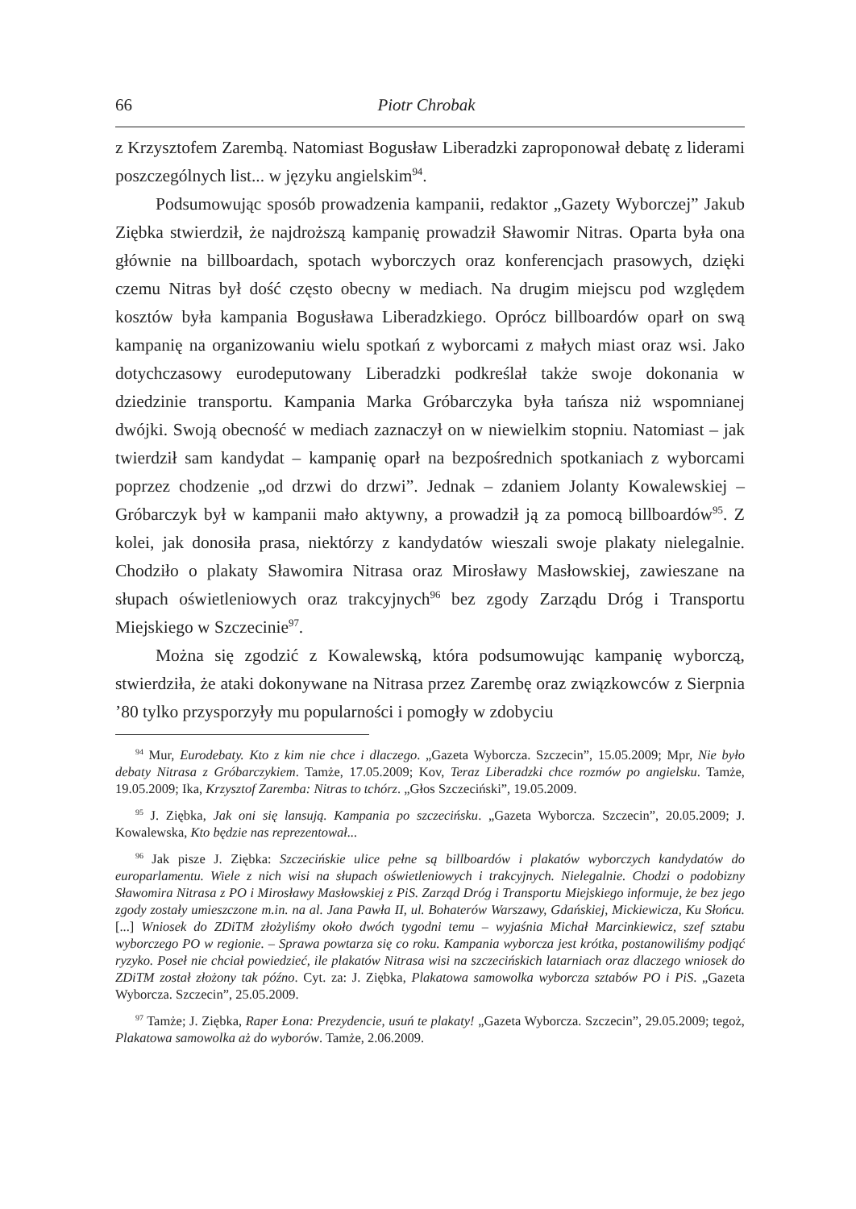66 Piotr Chrobak
z Krzysztofem Zarembą. Natomiast Bogusław Liberadzki zaproponował debatę z liderami poszczególnych list... w języku angielskim<sup>94</sup>.
Podsumowując sposób prowadzenia kampanii, redaktor „Gazety Wyborczej” Jakub Ziębka stwierdził, że najdroższą kampanię prowadził Sławomir Nitras. Oparta była ona głównie na billboardach, spotach wyborczych oraz konferencjach prasowych, dzięki czemu Nitras był dość często obecny w mediach. Na drugim miejscu pod względem kosztów była kampania Bogusława Liberadzkiego. Oprócz billboardów oparł on swą kampanię na organizowaniu wielu spotkań z wyborcami z małych miast oraz wsi. Jako dotychczasowy eurodeputowany Liberadzki podkreślał także swoje dokonania w dziedzinie transportu. Kampania Marka Gróbarczyka była tańsza niż wspomnianej dwójki. Swoją obecność w mediach zaznaczył on w niewielkim stopniu. Natomiast – jak twierdził sam kandydat – kampanię oparł na bezpośrednich spotkaniach z wyborcami poprzez chodzenie „od drzwi do drzwi”. Jednak – zdaniem Jolanty Kowalewskiej – Gróbarczyk był w kampanii mało aktywny, a prowadził ją za pomocą billboardów<sup>95</sup>. Z kolei, jak donosiła prasa, niektórzy z kandydatów wieszali swoje plakaty nielegalnie. Chodziło o plakaty Sławomira Nitrasa oraz Mirosławy Masłowskiej, zawieszane na słupach oświetleniowych oraz trakcyjnych<sup>96</sup> bez zgody Zarządu Dróg i Transportu Miejskiego w Szczecinie<sup>97</sup>.
Można się zgodzić z Kowalewską, która podsumowując kampanię wyborczą, stwierdziła, że ataki dokonywane na Nitrasa przez Zarembę oraz związkowców z Sierpnia ’80 tylko przysporzyły mu popularności i pomogły w zdobyciu
<sup>94</sup> Mur, Eurodebaty. Kto z kim nie chce i dlaczego. „Gazeta Wyborcza. Szczecin”, 15.05.2009; Mpr, Nie było debaty Nitrasa z Gróbarczykiem. Tamże, 17.05.2009; Kov, Teraz Liberadzki chce rozmów po angielsku. Tamże, 19.05.2009; Ika, Krzysztof Zaremba: Nitras to tchórz. „Głos Szczeciński”, 19.05.2009.
<sup>95</sup> J. Ziębka, Jak oni się lansują. Kampania po szczecińsku. „Gazeta Wyborcza. Szczecin”, 20.05.2009; J. Kowalewska, Kto będzie nas reprezentował...
<sup>96</sup> Jak pisze J. Ziębka: Szczecińskie ulice pełne są billboardów i plakatów wyborczych kandydatów do europarlamentu. Wiele z nich wisi na słupach oświetleniowych i trakcyjnych. Nielegalnie. Chodzi o podobizny Sławomira Nitrasa z PO i Mirosławy Masłowskiej z PiS. Zarząd Dróg i Transportu Miejskiego informuje, że bez jego zgody zostały umieszczone m.in. na al. Jana Pawła II, ul. Bohaterów Warszawy, Gdańskiej, Mickiewicza, Ku Słońcu. [...] Wniosek do ZDiTM złożyliśmy około dwóch tygodni temu – wyjaśnia Michał Marcinkiewicz, szef sztabu wyborczego PO w regionie. – Sprawa powtarza się co roku. Kampania wyborcza jest krótka, postanowiliśmy podjąć ryzyko. Poseł nie chciał powiedzieć, ile plakatów Nitrasa wisi na szczecińskich latarniach oraz dlaczego wniosek do ZDiTM został złożony tak późno. Cyt. za: J. Ziębka, Plakatowa samowolka wyborcza sztabów PO i PiS. „Gazeta Wyborcza. Szczecin”, 25.05.2009.
<sup>97</sup> Tamże; J. Ziębka, Raper Łona: Prezydencie, usuń te plakaty! „Gazeta Wyborcza. Szczecin”, 29.05.2009; tegoż, Plakatowa samowolka aż do wyborów. Tamże, 2.06.2009.